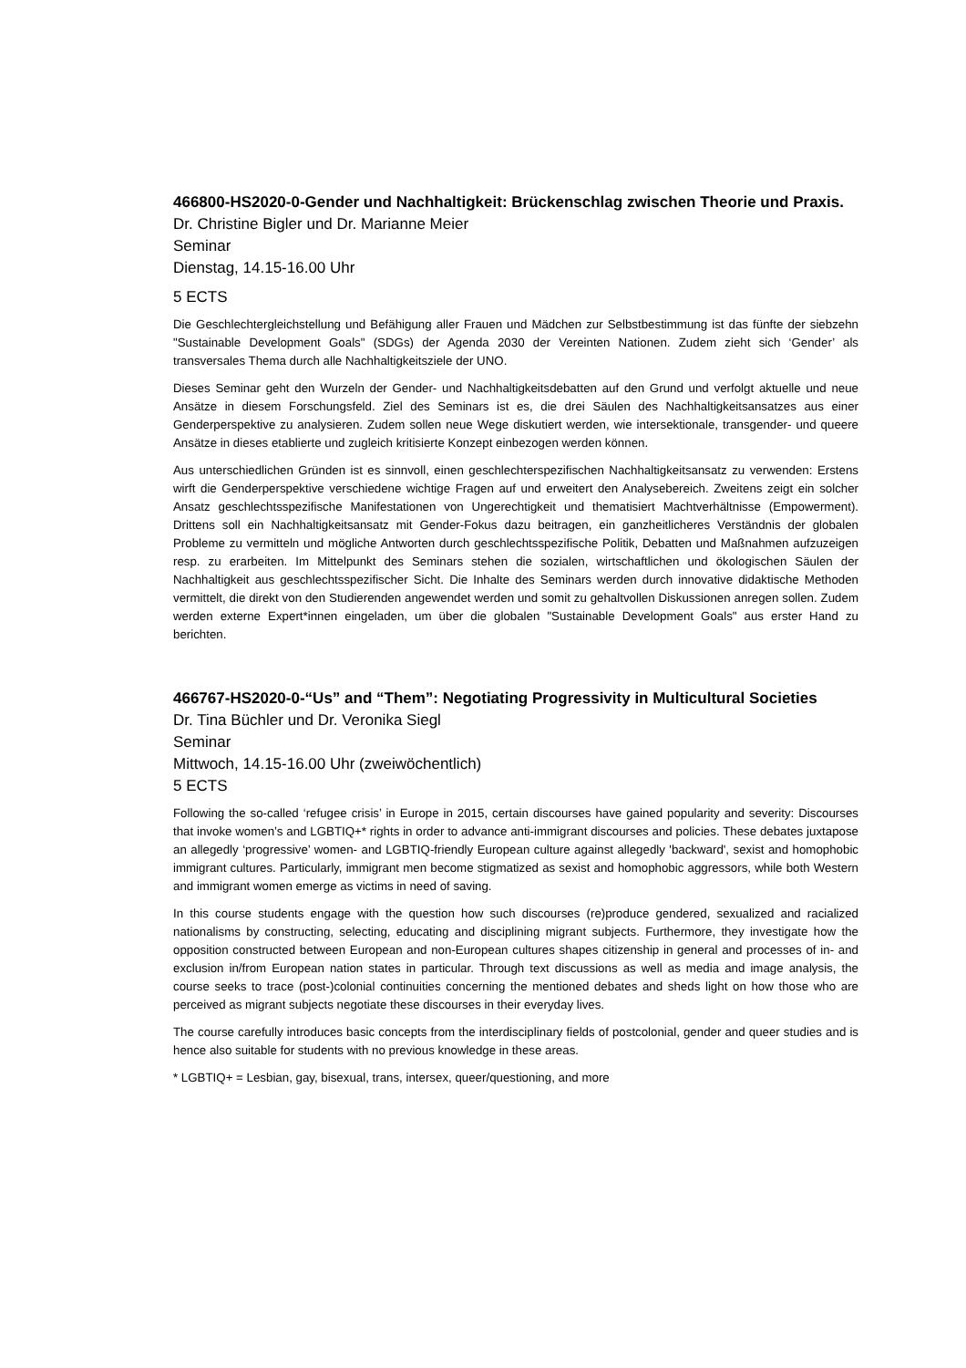466800-HS2020-0-Gender und Nachhaltigkeit: Brückenschlag zwischen Theorie und Praxis.
Dr. Christine Bigler und Dr. Marianne Meier
Seminar
Dienstag, 14.15-16.00 Uhr
5 ECTS
Die Geschlechtergleichstellung und Befähigung aller Frauen und Mädchen zur Selbstbestimmung ist das fünfte der siebzehn "Sustainable Development Goals" (SDGs) der Agenda 2030 der Vereinten Nationen. Zudem zieht sich ‘Gender’ als transversales Thema durch alle Nachhaltigkeitsziele der UNO.
Dieses Seminar geht den Wurzeln der Gender- und Nachhaltigkeitsdebatten auf den Grund und verfolgt aktuelle und neue Ansätze in diesem Forschungsfeld. Ziel des Seminars ist es, die drei Säulen des Nachhaltigkeitsansatzes aus einer Genderperspektive zu analysieren. Zudem sollen neue Wege diskutiert werden, wie intersektionale, transgender- und queere Ansätze in dieses etablierte und zugleich kritisierte Konzept einbezogen werden können.
Aus unterschiedlichen Gründen ist es sinnvoll, einen geschlechterspezifischen Nachhaltigkeitsansatz zu verwenden: Erstens wirft die Genderperspektive verschiedene wichtige Fragen auf und erweitert den Analysebereich. Zweitens zeigt ein solcher Ansatz geschlechtsspezifische Manifestationen von Ungerechtigkeit und thematisiert Machtverhältnisse (Empowerment). Drittens soll ein Nachhaltigkeitsansatz mit Gender-Fokus dazu beitragen, ein ganzheitlicheres Verständnis der globalen Probleme zu vermitteln und mögliche Antworten durch geschlechtsspezifische Politik, Debatten und Maßnahmen aufzuzeigen resp. zu erarbeiten. Im Mittelpunkt des Seminars stehen die sozialen, wirtschaftlichen und ökologischen Säulen der Nachhaltigkeit aus geschlechtsspezifischer Sicht. Die Inhalte des Seminars werden durch innovative didaktische Methoden vermittelt, die direkt von den Studierenden angewendet werden und somit zu gehaltvollen Diskussionen anregen sollen. Zudem werden externe Expert*innen eingeladen, um über die globalen "Sustainable Development Goals" aus erster Hand zu berichten.
466767-HS2020-0-“Us” and “Them”: Negotiating Progressivity in Multicultural Societies
Dr. Tina Büchler und Dr. Veronika Siegl
Seminar
Mittwoch, 14.15-16.00 Uhr (zweiwöchentlich)
5 ECTS
Following the so-called ‘refugee crisis’ in Europe in 2015, certain discourses have gained popularity and severity: Discourses that invoke women’s and LGBTIQ+* rights in order to advance anti-immigrant discourses and policies. These debates juxtapose an allegedly ‘progressive’ women- and LGBTIQ-friendly European culture against allegedly 'backward', sexist and homophobic immigrant cultures. Particularly, immigrant men become stigmatized as sexist and homophobic aggressors, while both Western and immigrant women emerge as victims in need of saving.
In this course students engage with the question how such discourses (re)produce gendered, sexualized and racialized nationalisms by constructing, selecting, educating and disciplining migrant subjects. Furthermore, they investigate how the opposition constructed between European and non-European cultures shapes citizenship in general and processes of in- and exclusion in/from European nation states in particular. Through text discussions as well as media and image analysis, the course seeks to trace (post-)colonial continuities concerning the mentioned debates and sheds light on how those who are perceived as migrant subjects negotiate these discourses in their everyday lives.
The course carefully introduces basic concepts from the interdisciplinary fields of postcolonial, gender and queer studies and is hence also suitable for students with no previous knowledge in these areas.
* LGBTIQ+ = Lesbian, gay, bisexual, trans, intersex, queer/questioning, and more